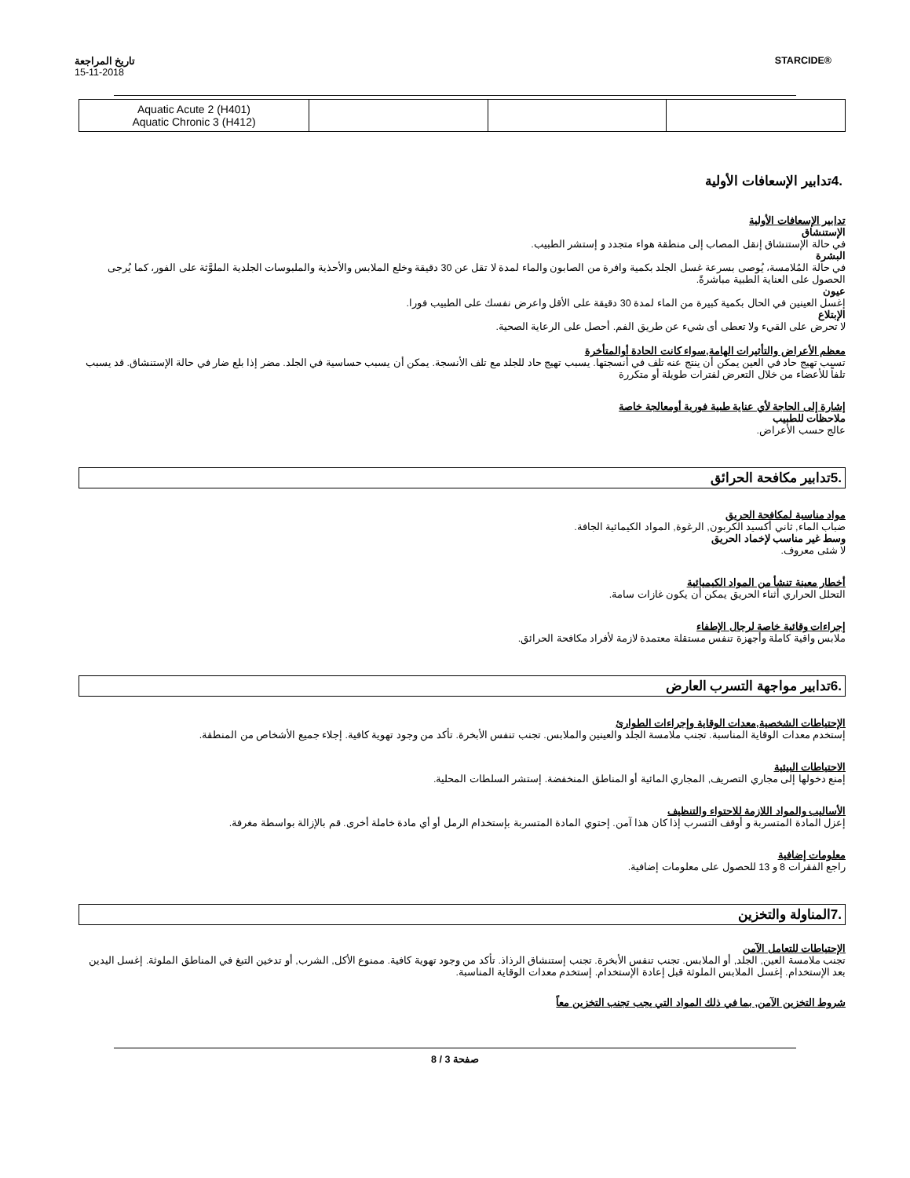تاريخ المراجعة
15-11-2018
STARCIDE®
| Aquatic Acute 2 (H401) Aquatic Chronic 3 (H412) | | | |
.4تدابير الإسعافات الأولية
تدابير الإسعافات الأولية
الإستنشاق
في حالة الإستنشاق إنقل المصاب إلى منطقة هواء متجدد و إستشر الطبيب.
البشرة
في حالة المُلامسة، يُوصى بسرعة غسل الجلد بكمية وافرة من الصابون والماء لمدة لا تقل عن 30 دقيقة وخلع الملابس والأحذية والملبوسات الجلدية الملوَّثة على الفور، كما يُرجى الحصول على العناية الطبية مباشرةً.
عيون
إغسل العينين في الحال بكمية كبيرة من الماء لمدة 30 دقيقة على الأقل واعرض نفسك على الطبيب فورا.
الإبتلاع
لا تحرض على القيء ولا تعطى أى شيء عن طريق الفم. أحصل على الرعاية الصحية.
معظم الأعراض والتأثيرات الهامة,سواء كانت الحادة أوالمتأخرة
تسبب تهيج حاد في العين يمكن أن ينتج عنه تلف في أنسجتها. يسبب تهيج حاد للجلد مع تلف الأنسجة. يمكن أن يسبب حساسية في الجلد. مضر إذا بلع ضار في حالة الإستنشاق. قد يسبب تلفاً للأعضاء من خلال التعرض لفترات طويلة أو متكررة
إشارة إلى الحاجة لأي عناية طبية فورية أومعالجة خاصة
ملاحظات للطبيب
عالج حسب الأعراض.
.5تدابير مكافحة الحرائق
مواد مناسبة لمكافحة الحريق
ضباب الماء, ثاني أكسيد الكربون, الرغوة, المواد الكيمائية الجافة.
وسط غير مناسب لإخماد الحريق
لا شئى معروف.
أخطار معينة تنشأ من المواد الكيميائية
التحلل الحراري أثناء الحريق يمكن أن يكون غازات سامة.
إجراءات وقائية خاصة لرجال الإطفاء
ملابس واقية كاملة وأجهزة تنفس مستقلة معتمدة لازمة لأفراد مكافحة الحرائق.
.6تدابير مواجهة التسرب العارض
الإحتياطات الشخصية,معدات الوقاية وإجراءات الطوارئ
إستخدم معدات الوقاية المناسبة. تجنب ملامسة الجلد والعينين والملابس. تجنب تنفس الأبخرة. تأكد من وجود تهوية كافية. إجلاء جميع الأشخاص من المنطقة.
الاحتياطات البيئية
إمنع دخولها إلى مجاري التصريف, المجاري المائية أو المناطق المنخفضة. إستشر السلطات المحلية.
الأساليب والمواد اللازمة للاحتواء والتنظيف
إعزل المادة المتسربة و أوقف التسرب إذا كان هذا آمن. إحتوي المادة المتسربة بإستخدام الرمل أو أي مادة خاملة أخرى. قم بالإزالة بواسطة مغرفة.
معلومات إضافية
راجع الفقرات 8 و 13 للحصول على معلومات إضافية.
.7المناولة والتخزين
الإحتياطات للتعامل الآمن
تجنب ملامسة العين, الجلد, أو الملابس. تجنب تنفس الأبخرة. تجنب إستنشاق الرذاذ. تأكد من وجود تهوية كافية. ممنوع الأكل, الشرب, أو تدخين التبغ في المناطق الملوثة. إغسل اليدين بعد الإستخدام. إغسل الملابس الملوثة قبل إعادة الإستخدام. إستخدم معدات الوقاية المناسبة.
شروط التخزين الآمن, بما في ذلك المواد التي يجب تجنب التخزين معاً
صفحة 3 / 8